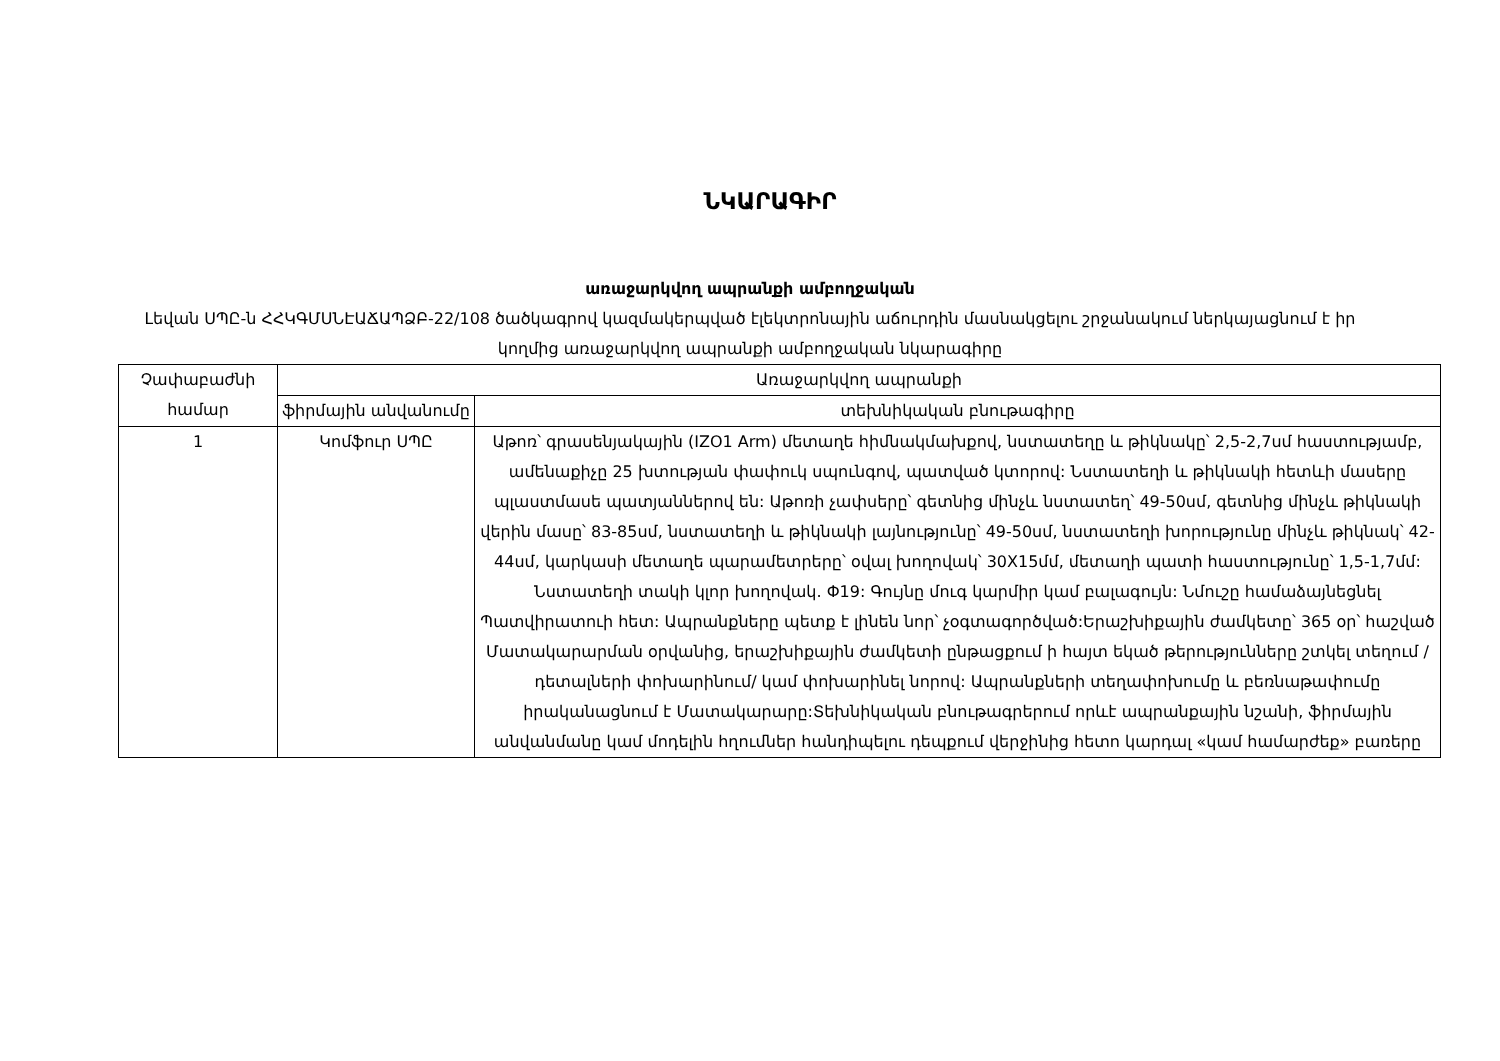ՆԿԱՐԱԳԻՐ
առաջարկվող ապրանքի ամբողջական
Լեվան ՍՊԸ-ն ՀՀԿԳՄՍՆԷԱՃԱՊՁԲ-22/108 ծածկագրով կազմակերպված էլեկտրոնային աճուրդին մասնակցելու շրջանակում ներկայացնում է իր կողմից առաջարկվող ապրանքի ամբողջական նկարագիրը
| Չափաբաժնի համար | Առաջարկվող ապրանքի | |
| --- | --- | --- |
| | ֆիրմային անվանումը | տեխնիկական բնութագիրը |
| 1 | Կոմֆուր ՍՊԸ | Աթոռ՝ գրասենյակային (IZO1 Arm) մետաղե հիմնակմախքով, նստատեղը և թիկնակը՝ 2,5-2,7սմ հաստությամբ, ամենաքիչը 25 խտության փափուկ սպունգով, պատված կտորով: Նստատեղի և թիկնակի հետևի մասերը պլաստմասե պատյաններով են: Աթոռի չափսերը՝ գետնից մինչև նստատեղ՝ 49-50սմ, գետնից մինչև թիկնակի վերին մասը՝ 83-85սմ, նստատեղի և թիկնակի լայնությունը՝ 49-50սմ, նստատեղի խորությունը մինչև թիկնակ՝ 42-44սմ, կարկասի մետաղե պարամետրերը՝ օվալ խողովակ՝ 30X15մմ, մետաղի պատի հաստությունը՝ 1,5-1,7մմ: Նստատեղի տակի կլոր խողովակ. Փ19: Գույնը մուգ կարմիր կամ բալագույն: Նմուշը համաձայնեցնել Պատվիրատուի հետ: Ապրանքները պետք է լինեն նոր՝ չօգտագործված:Երաշխիքային ժամկետը՝ 365 օր՝ հաշված Մատակարարման օրվանից, երաշխիքային ժամկետի ընթացքում ի հայտ եկած թերությունները շտկել տեղում /դետալների փոխարինում/ կամ փոխարինել նորով: Ապրանքների տեղափոխումը և բեռնաթափումը իրականացնում է Մատակարարը:Տեխնիկական բնութագրերում որևէ ապրանքային նշանի, ֆիրմային անվանմանը կամ մոդելին հղումներ հանդիպելու դեպքում վերջինից հետո կարդալ «կամ համարժեք» բառերը |